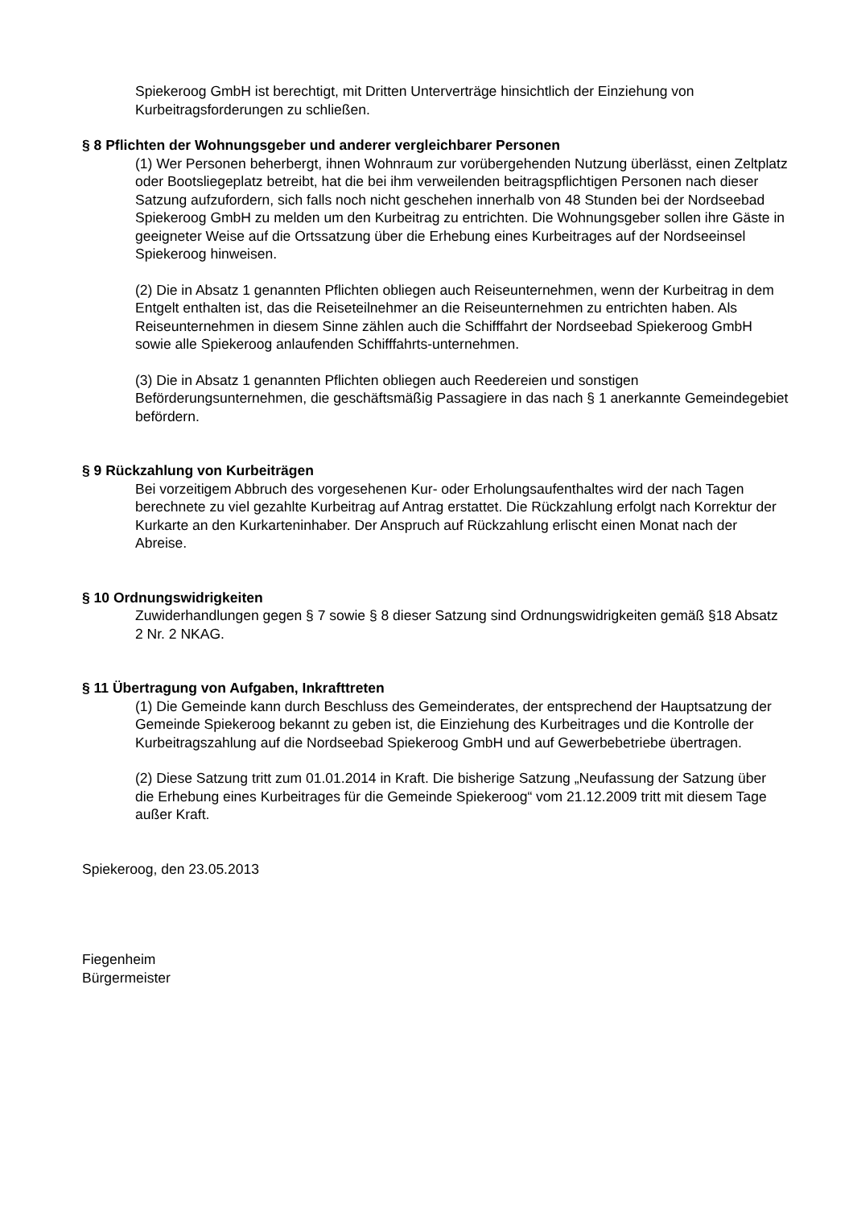Spiekeroog GmbH ist berechtigt, mit Dritten Unterverträge hinsichtlich der Einziehung von Kurbeitragsforderungen zu schließen.
§ 8 Pflichten der Wohnungsgeber und anderer vergleichbarer Personen
(1) Wer Personen beherbergt, ihnen Wohnraum zur vorübergehenden Nutzung überlässt, einen Zeltplatz oder Bootsliegeplatz betreibt, hat die bei ihm verweilenden beitragspflichtigen Personen nach dieser Satzung aufzufordern, sich falls noch nicht geschehen innerhalb von 48 Stunden bei der Nordseebad Spiekeroog GmbH zu melden um den Kurbeitrag zu entrichten. Die Wohnungsgeber sollen ihre Gäste in geeigneter Weise auf die Ortssatzung über die Erhebung eines Kurbeitrages auf der Nordseeinsel Spiekeroog hinweisen.
(2) Die in Absatz 1 genannten Pflichten obliegen auch Reiseunternehmen, wenn der Kurbeitrag in dem Entgelt enthalten ist, das die Reiseteilnehmer an die Reiseunternehmen zu entrichten haben. Als Reiseunternehmen in diesem Sinne zählen auch die Schifffahrt der Nordseebad Spiekeroog GmbH sowie alle Spiekeroog anlaufenden Schifffahrts-unternehmen.
(3) Die in Absatz 1 genannten Pflichten obliegen auch Reedereien und sonstigen Beförderungsunternehmen, die geschäftsmäßig Passagiere in das nach § 1 anerkannte Gemeindegebiet befördern.
§ 9 Rückzahlung von Kurbeiträgen
Bei vorzeitigem Abbruch des vorgesehenen Kur- oder Erholungsaufenthaltes wird der nach Tagen berechnete zu viel gezahlte Kurbeitrag auf Antrag erstattet. Die Rückzahlung erfolgt nach Korrektur der Kurkarte an den Kurkarteninhaber. Der Anspruch auf Rückzahlung erlischt einen Monat nach der Abreise.
§ 10 Ordnungswidrigkeiten
Zuwiderhandlungen gegen § 7 sowie § 8 dieser Satzung sind Ordnungswidrigkeiten gemäß §18 Absatz 2 Nr. 2 NKAG.
§ 11 Übertragung von Aufgaben, Inkrafttreten
(1) Die Gemeinde kann durch Beschluss des Gemeinderates, der entsprechend der Hauptsatzung der Gemeinde Spiekeroog bekannt zu geben ist, die Einziehung des Kurbeitrages und die Kontrolle der Kurbeitragszahlung auf die Nordseebad Spiekeroog GmbH und auf Gewerbebetriebe übertragen.
(2) Diese Satzung tritt zum 01.01.2014 in Kraft. Die bisherige Satzung „Neufassung der Satzung über die Erhebung eines Kurbeitrages für die Gemeinde Spiekeroog“ vom 21.12.2009 tritt mit diesem Tage außer Kraft.
Spiekeroog, den 23.05.2013
Fiegenheim
Bürgermeister